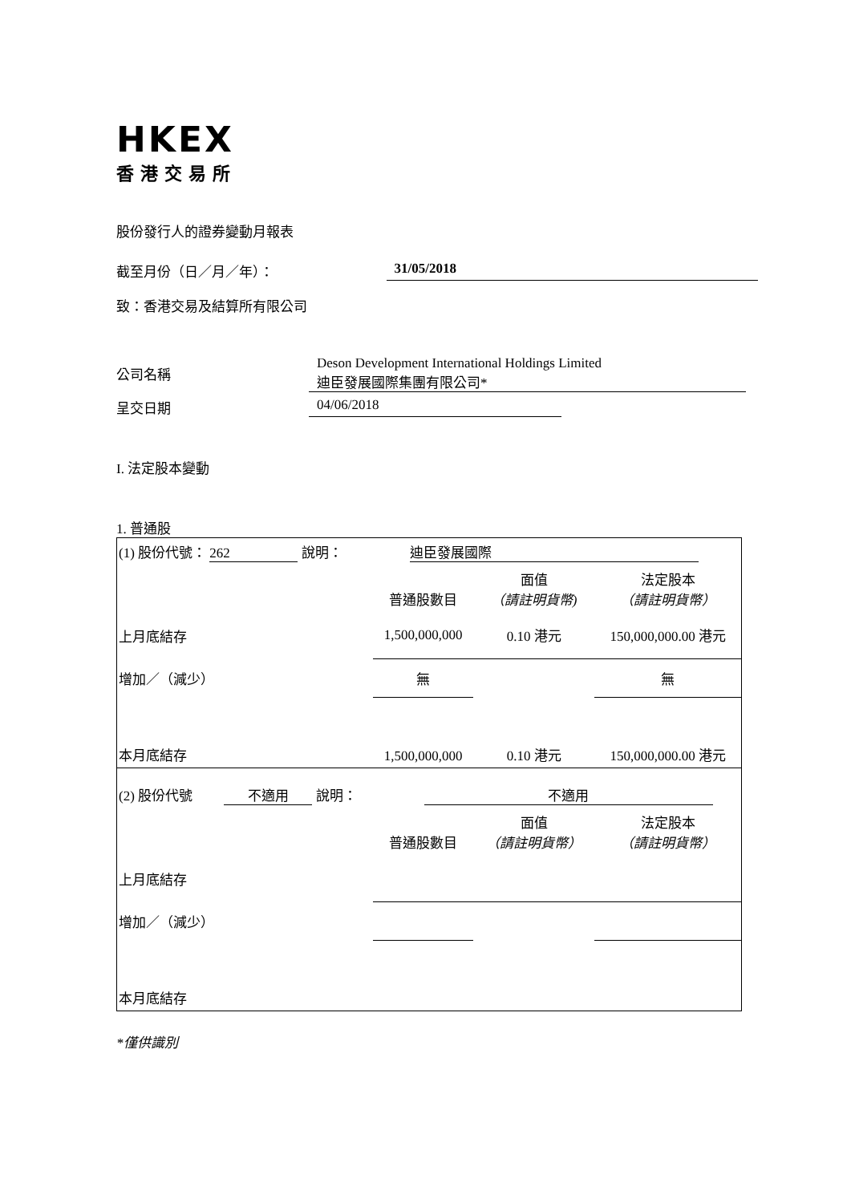HKEX
香港交易所
股份發行人的證券變動月報表
截至月份（日／月／年）： 31/05/2018
致：香港交易及結算所有限公司
公司名稱 Deson Development International Holdings Limited
迪臣發展國際集團有限公司*
呈交日期 04/06/2018
I. 法定股本變動
1. 普通股
| (1) 股份代號： 262 說明： 迪臣發展國際 | | | |
| | 普通股數目 | 面值 （請註明貨幣) | 法定股本 （請註明貨幣） |
| 上月底結存 | 1,500,000,000 | 0.10 港元 | 150,000,000.00 港元 |
| 增加／（減少） | 無 | | 無 |
| 本月底結存 | 1,500,000,000 | 0.10 港元 | 150,000,000.00 港元 |
| (2) 股份代號 不適用 說明： 不適用 | | | |
| | 普通股數目 | 面值 （請註明貨幣） | 法定股本 （請註明貨幣） |
| 上月底結存 | | | |
| 增加／（減少） | | | |
| 本月底結存 | | | |
*僅供識別